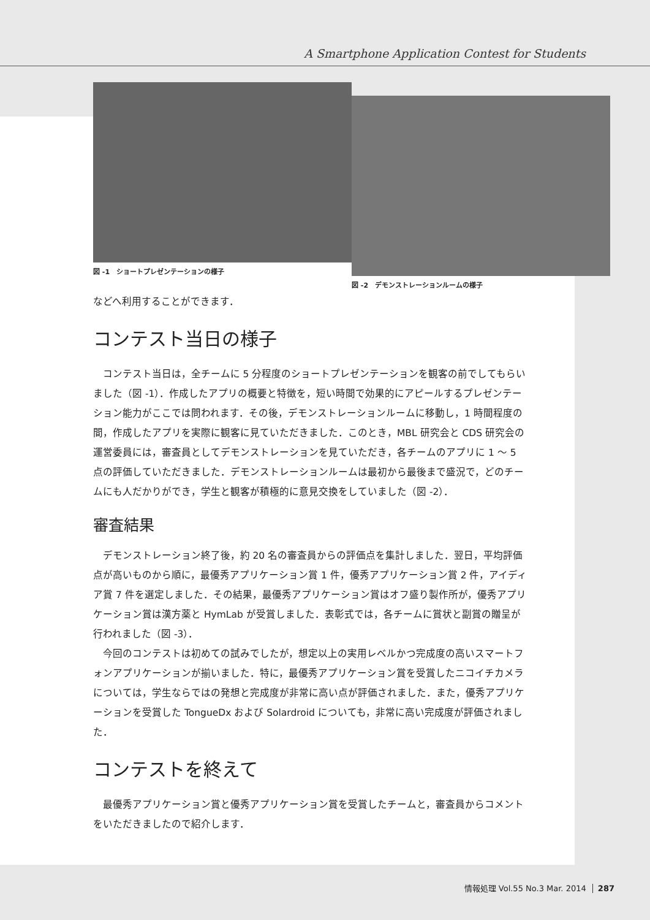A Smartphone Application Contest for Students
図 -1　ショートプレゼンテーションの様子
図 -2　デモンストレーションルームの様子
などへ利用することができます．
コンテスト当日の様子
コンテスト当日は，全チームに 5 分程度のショートプレゼンテーションを観客の前でしてもらいました（図 -1）．作成したアプリの概要と特徴を，短い時間で効果的にアピールするプレゼンテーション能力がここでは問われます．その後，デモンストレーションルームに移動し，1 時間程度の間，作成したアプリを実際に観客に見ていただきました．このとき，MBL 研究会と CDS 研究会の運営委員には，審査員としてデモンストレーションを見ていただき，各チームのアプリに 1 〜 5 点の評価していただきました．デモンストレーションルームは最初から最後まで盛況で，どのチームにも人だかりができ，学生と観客が積極的に意見交換をしていました（図 -2）．
審査結果
デモンストレーション終了後，約 20 名の審査員からの評価点を集計しました．翌日，平均評価点が高いものから順に，最優秀アプリケーション賞 1 件，優秀アプリケーション賞 2 件，アイディア賞 7 件を選定しました．その結果，最優秀アプリケーション賞はオフ盛り製作所が，優秀アプリケーション賞は漢方薬と HymLab が受賞しました．表彰式では，各チームに賞状と副賞の贈呈が行われました（図 -3）．
今回のコンテストは初めての試みでしたが，想定以上の実用レベルかつ完成度の高いスマートフォンアプリケーションが揃いました．特に，最優秀アプリケーション賞を受賞したニコイチカメラについては，学生ならではの発想と完成度が非常に高い点が評価されました．また，優秀アプリケーションを受賞した TongueDx および Solardroid についても，非常に高い完成度が評価されました．
コンテストを終えて
最優秀アプリケーション賞と優秀アプリケーション賞を受賞したチームと，審査員からコメントをいただきましたので紹介します．
情報処理 Vol.55 No.3 Mar. 2014 287